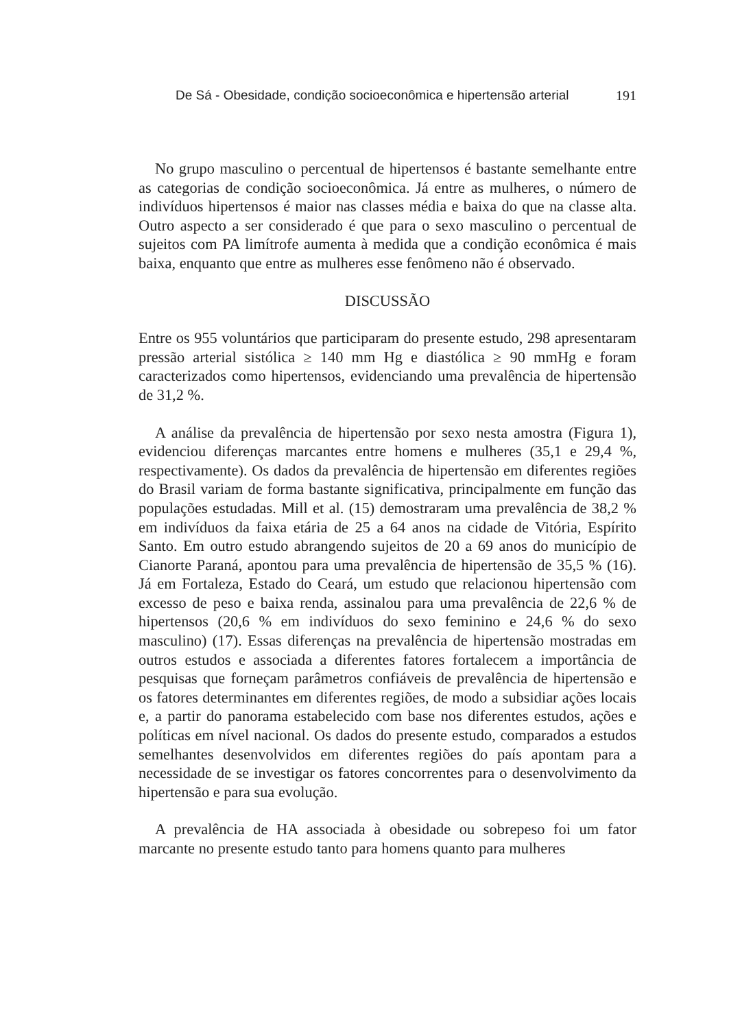De Sá - Obesidade, condição socioeconômica e hipertensão arterial 191
No grupo masculino o percentual de hipertensos é bastante semelhante entre as categorias de condição socioeconômica. Já entre as mulheres, o número de indivíduos hipertensos é maior nas classes média e baixa do que na classe alta. Outro aspecto a ser considerado é que para o sexo masculino o percentual de sujeitos com PA limítrofe aumenta à medida que a condição econômica é mais baixa, enquanto que entre as mulheres esse fenômeno não é observado.
DISCUSSÃO
Entre os 955 voluntários que participaram do presente estudo, 298 apresentaram pressão arterial sistólica ≥ 140 mm Hg e diastólica ≥ 90 mmHg e foram caracterizados como hipertensos, evidenciando uma prevalência de hipertensão de 31,2 %.
A análise da prevalência de hipertensão por sexo nesta amostra (Figura 1), evidenciou diferenças marcantes entre homens e mulheres (35,1 e 29,4 %, respectivamente). Os dados da prevalência de hipertensão em diferentes regiões do Brasil variam de forma bastante significativa, principalmente em função das populações estudadas. Mill et al. (15) demostraram uma prevalência de 38,2 % em indivíduos da faixa etária de 25 a 64 anos na cidade de Vitória, Espírito Santo. Em outro estudo abrangendo sujeitos de 20 a 69 anos do município de Cianorte Paraná, apontou para uma prevalência de hipertensão de 35,5 % (16). Já em Fortaleza, Estado do Ceará, um estudo que relacionou hipertensão com excesso de peso e baixa renda, assinalou para uma prevalência de 22,6 % de hipertensos (20,6 % em indivíduos do sexo feminino e 24,6 % do sexo masculino) (17). Essas diferenças na prevalência de hipertensão mostradas em outros estudos e associada a diferentes fatores fortalecem a importância de pesquisas que forneçam parâmetros confiáveis de prevalência de hipertensão e os fatores determinantes em diferentes regiões, de modo a subsidiar ações locais e, a partir do panorama estabelecido com base nos diferentes estudos, ações e políticas em nível nacional. Os dados do presente estudo, comparados a estudos semelhantes desenvolvidos em diferentes regiões do país apontam para a necessidade de se investigar os fatores concorrentes para o desenvolvimento da hipertensão e para sua evolução.
A prevalência de HA associada à obesidade ou sobrepeso foi um fator marcante no presente estudo tanto para homens quanto para mulheres